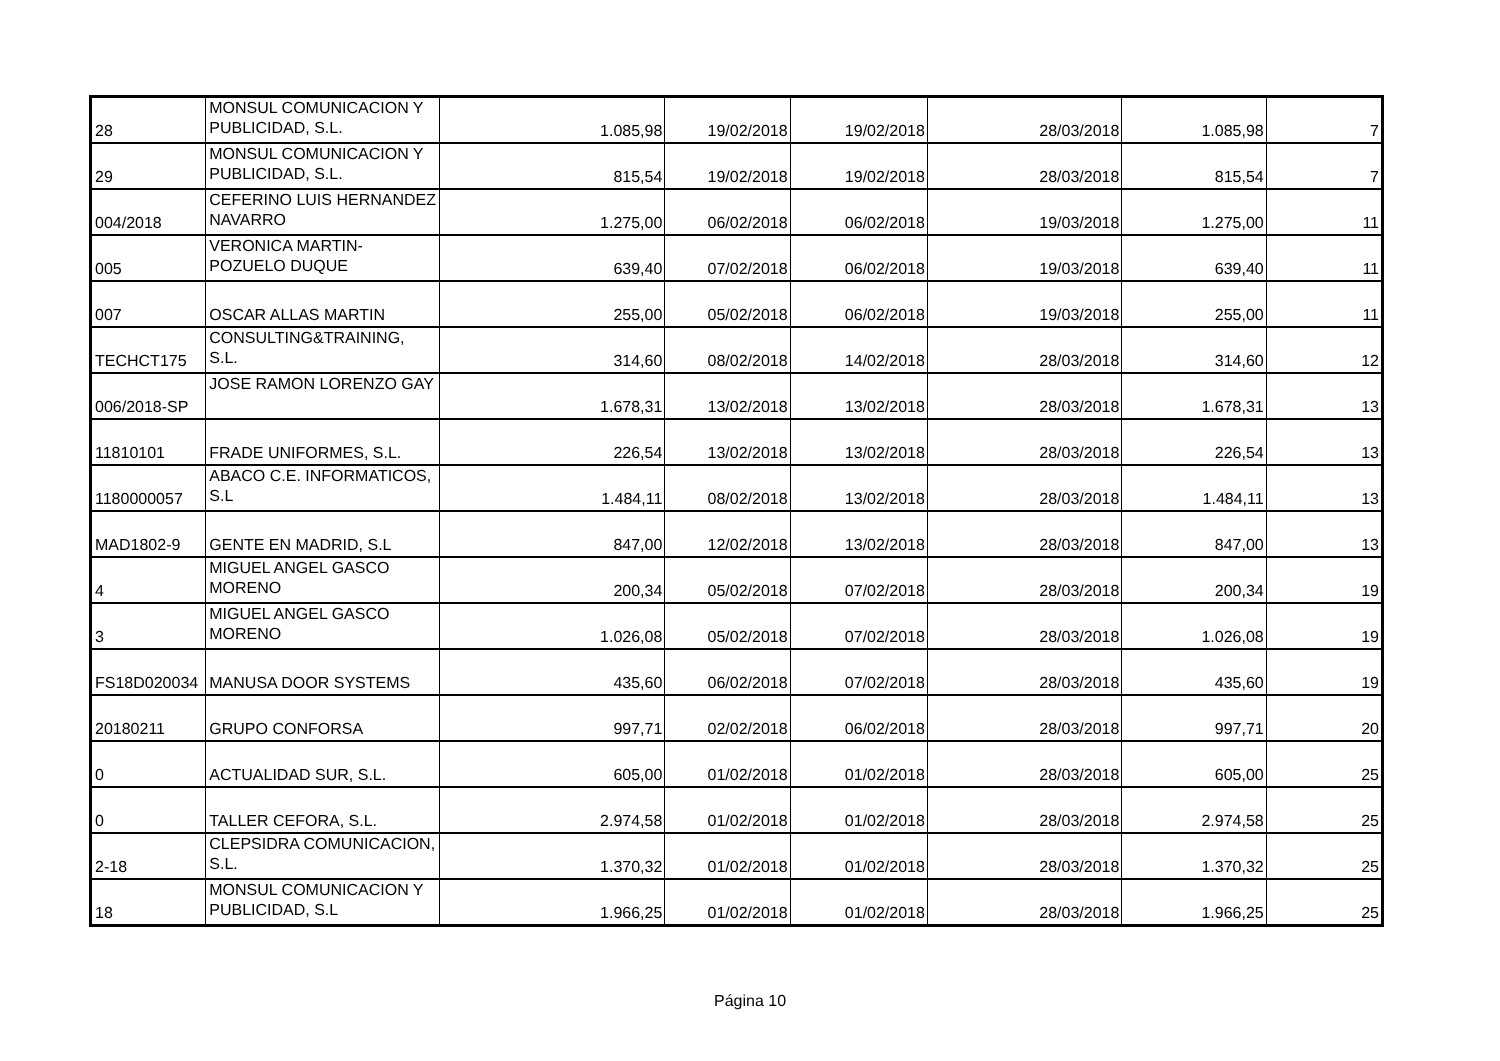| 28 | MONSUL COMUNICACION Y PUBLICIDAD, S.L. | 1.085,98 | 19/02/2018 | 19/02/2018 | 28/03/2018 | 1.085,98 | 7 |
| 29 | MONSUL COMUNICACION Y PUBLICIDAD, S.L. | 815,54 | 19/02/2018 | 19/02/2018 | 28/03/2018 | 815,54 | 7 |
| 004/2018 | CEFERINO LUIS HERNANDEZ NAVARRO | 1.275,00 | 06/02/2018 | 06/02/2018 | 19/03/2018 | 1.275,00 | 11 |
| 005 | VERONICA MARTIN-POZUELO DUQUE | 639,40 | 07/02/2018 | 06/02/2018 | 19/03/2018 | 639,40 | 11 |
| 007 | OSCAR ALLAS MARTIN | 255,00 | 05/02/2018 | 06/02/2018 | 19/03/2018 | 255,00 | 11 |
| TECHCT175 | CONSULTING&TRAINING, S.L. | 314,60 | 08/02/2018 | 14/02/2018 | 28/03/2018 | 314,60 | 12 |
| 006/2018-SP | JOSE RAMON LORENZO GAY | 1.678,31 | 13/02/2018 | 13/02/2018 | 28/03/2018 | 1.678,31 | 13 |
| 11810101 | FRADE UNIFORMES, S.L. | 226,54 | 13/02/2018 | 13/02/2018 | 28/03/2018 | 226,54 | 13 |
| 1180000057 | ABACO C.E. INFORMATICOS, S.L | 1.484,11 | 08/02/2018 | 13/02/2018 | 28/03/2018 | 1.484,11 | 13 |
| MAD1802-9 | GENTE EN MADRID, S.L | 847,00 | 12/02/2018 | 13/02/2018 | 28/03/2018 | 847,00 | 13 |
| 4 | MIGUEL ANGEL GASCO MORENO | 200,34 | 05/02/2018 | 07/02/2018 | 28/03/2018 | 200,34 | 19 |
| 3 | MIGUEL ANGEL GASCO MORENO | 1.026,08 | 05/02/2018 | 07/02/2018 | 28/03/2018 | 1.026,08 | 19 |
| FS18D020034 | MANUSA DOOR SYSTEMS | 435,60 | 06/02/2018 | 07/02/2018 | 28/03/2018 | 435,60 | 19 |
| 20180211 | GRUPO CONFORSA | 997,71 | 02/02/2018 | 06/02/2018 | 28/03/2018 | 997,71 | 20 |
| 0 | ACTUALIDAD SUR, S.L. | 605,00 | 01/02/2018 | 01/02/2018 | 28/03/2018 | 605,00 | 25 |
| 0 | TALLER CEFORA, S.L. | 2.974,58 | 01/02/2018 | 01/02/2018 | 28/03/2018 | 2.974,58 | 25 |
| 2-18 | CLEPSIDRA COMUNICACION, S.L. | 1.370,32 | 01/02/2018 | 01/02/2018 | 28/03/2018 | 1.370,32 | 25 |
| 18 | MONSUL COMUNICACION Y PUBLICIDAD, S.L | 1.966,25 | 01/02/2018 | 01/02/2018 | 28/03/2018 | 1.966,25 | 25 |
Página 10